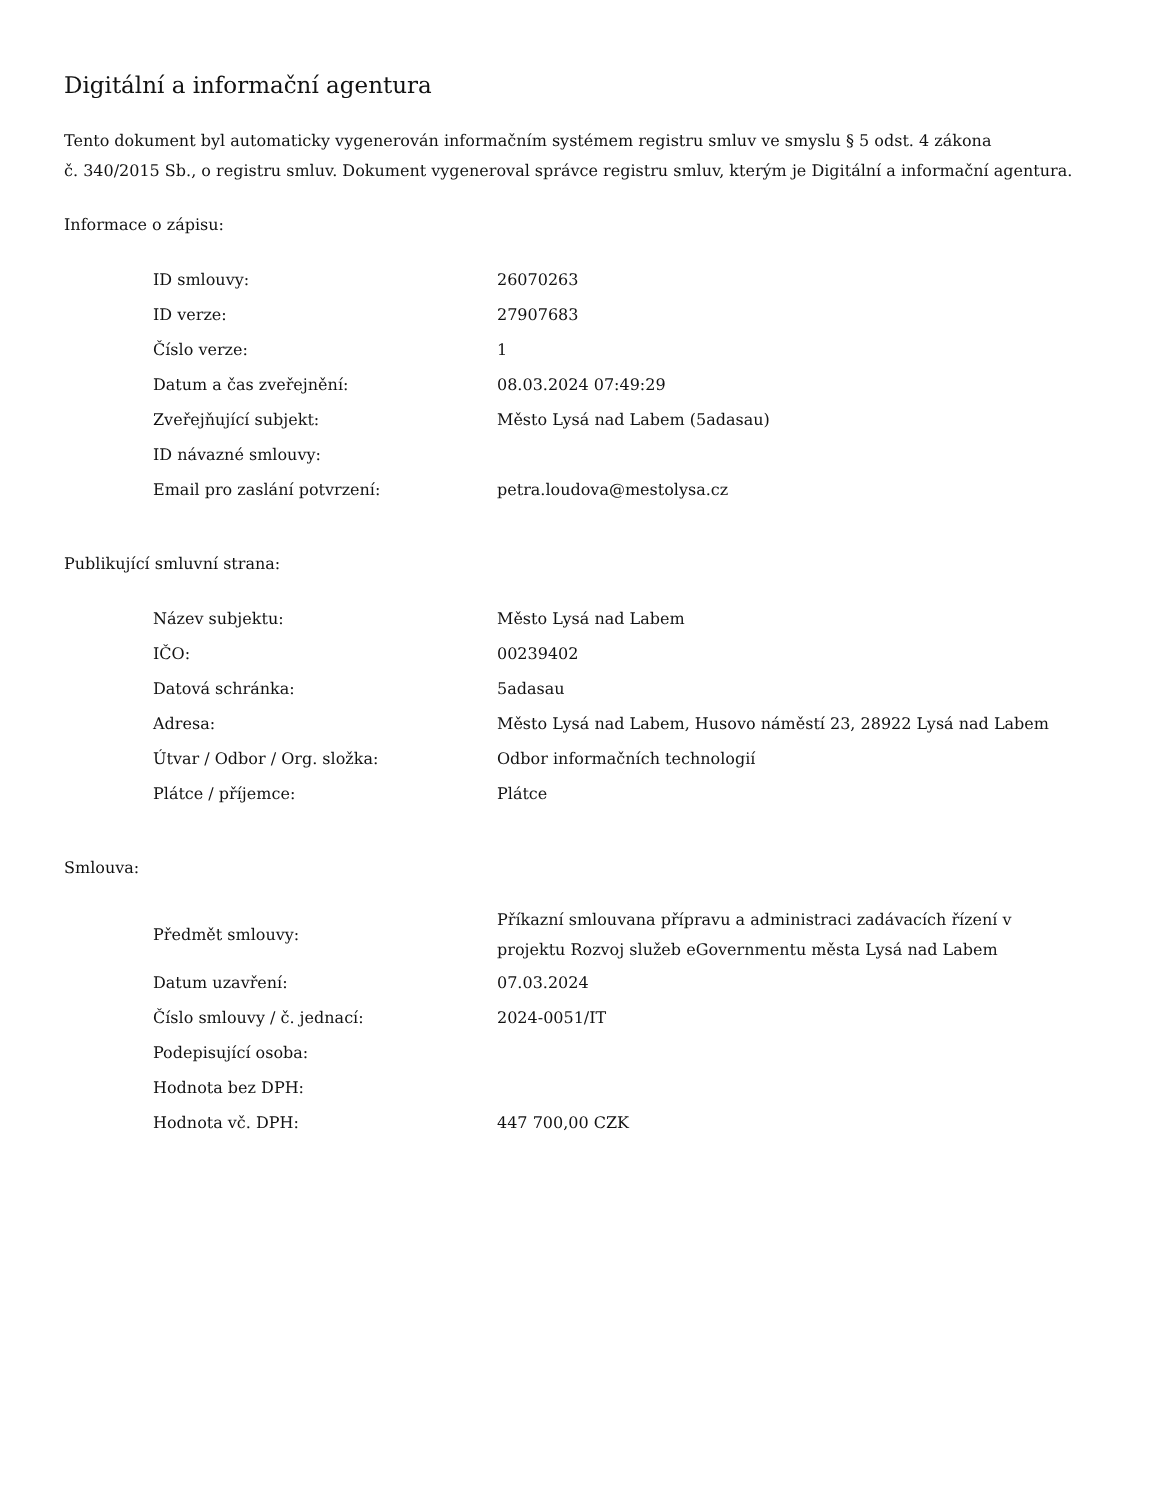Digitální a informační agentura
Tento dokument byl automaticky vygenerován informačním systémem registru smluv ve smyslu § 5 odst. 4 zákona
č. 340/2015 Sb., o registru smluv. Dokument vygeneroval správce registru smluv, kterým je Digitální a informační agentura.
Informace o zápisu:
| ID smlouvy: | 26070263 |
| ID verze: | 27907683 |
| Číslo verze: | 1 |
| Datum a čas zveřejnění: | 08.03.2024 07:49:29 |
| Zveřejňující subjekt: | Město Lysá nad Labem (5adasau) |
| ID návazné smlouvy: | |
| Email pro zaslání potvrzení: | petra.loudova@mestolysa.cz |
Publikující smluvní strana:
| Název subjektu: | Město Lysá nad Labem |
| IČO: | 00239402 |
| Datová schránka: | 5adasau |
| Adresa: | Město Lysá nad Labem, Husovo náměstí 23, 28922 Lysá nad Labem |
| Útvar / Odbor / Org. složka: | Odbor informačních technologií |
| Plátce / příjemce: | Plátce |
Smlouva:
| Předmět smlouvy: | Příkazní smlouvana přípravu a administraci zadávacích řízení v projektu Rozvoj služeb eGovernmentu města Lysá nad Labem |
| Datum uzavření: | 07.03.2024 |
| Číslo smlouvy / č. jednací: | 2024-0051/IT |
| Podepisující osoba: | |
| Hodnota bez DPH: | |
| Hodnota vč. DPH: | 447 700,00 CZK |